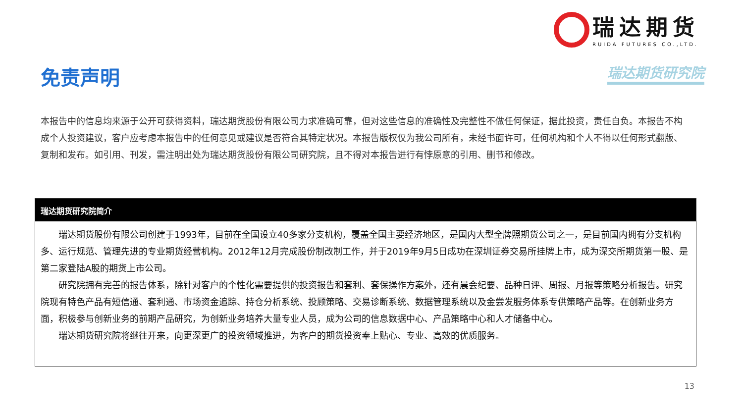瑞达期货
RUIDA FUTURES CO.,LTD.
瑞达期货研究院 免责声明
本报告中的信息均来源于公开可获得资料，瑞达期货股份有限公司力求准确可靠，但对这些信息的准确性及完整性不做任何保证，据此投资，责任自负。本报告不构成个人投资建议，客户应考虑本报告中的任何意见或建议是否符合其特定状况。本报告版权仅为我公司所有，未经书面许可，任何机构和个人不得以任何形式翻版、复制和发布。如引用、刊发，需注明出处为瑞达期货股份有限公司研究院，且不得对本报告进行有悖原意的引用、删节和修改。
瑞达期货研究院简介
瑞达期货股份有限公司创建于1993年，目前在全国设立40多家分支机构，覆盖全国主要经济地区，是国内大型全牌照期货公司之一，是目前国内拥有分支机构多、运行规范、管理先进的专业期货经营机构。2012年12月完成股份制改制工作，并于2019年9月5日成功在深圳证券交易所挂牌上市，成为深交所期货第一股、是第二家登陆A股的期货上市公司。
研究院拥有完善的报告体系，除针对客户的个性化需要提供的投资报告和套利、套保操作方案外，还有晨会纪要、品种日评、周报、月报等策略分析报告。研究院现有特色产品有短信通、套利通、市场资金追踪、持仓分析系统、投顾策略、交易诊断系统、数据管理系统以及金尝发服务体系专供策略产品等。在创新业务方面，积极参与创新业务的前期产品研究，为创新业务培养大量专业人员，成为公司的信息数据中心、产品策略中心和人才储备中心。
瑞达期货研究院将继往开来，向更深更广的投资领域推进，为客户的期货投资奉上贴心、专业、高效的优质服务。
13